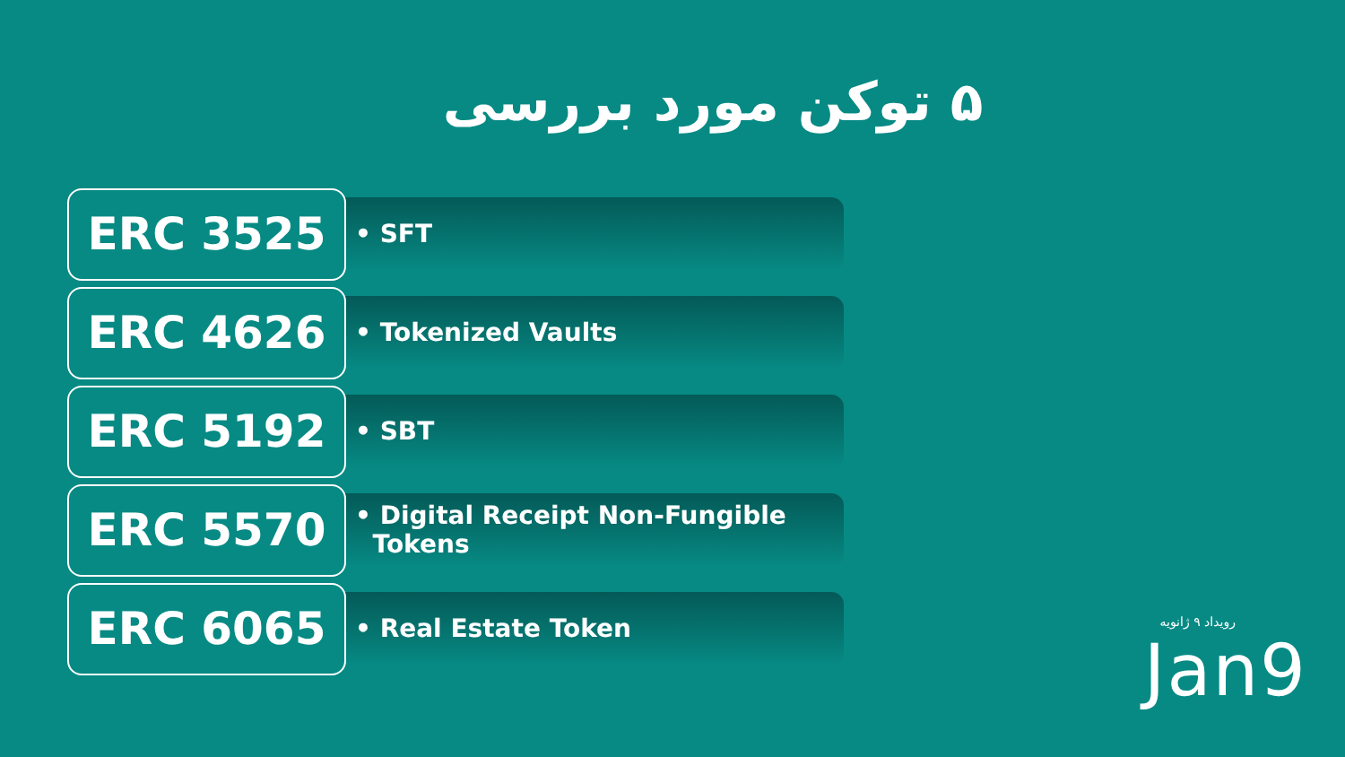۵ توکن مورد بررسی
ERC 3525
• SFT
ERC 4626
• Tokenized Vaults
ERC 5192
• SBT
ERC 5570
• Digital Receipt Non-Fungible
Tokens
ERC 6065
• Real Estate Token
رویداد ۹ ژانویه
Jan9